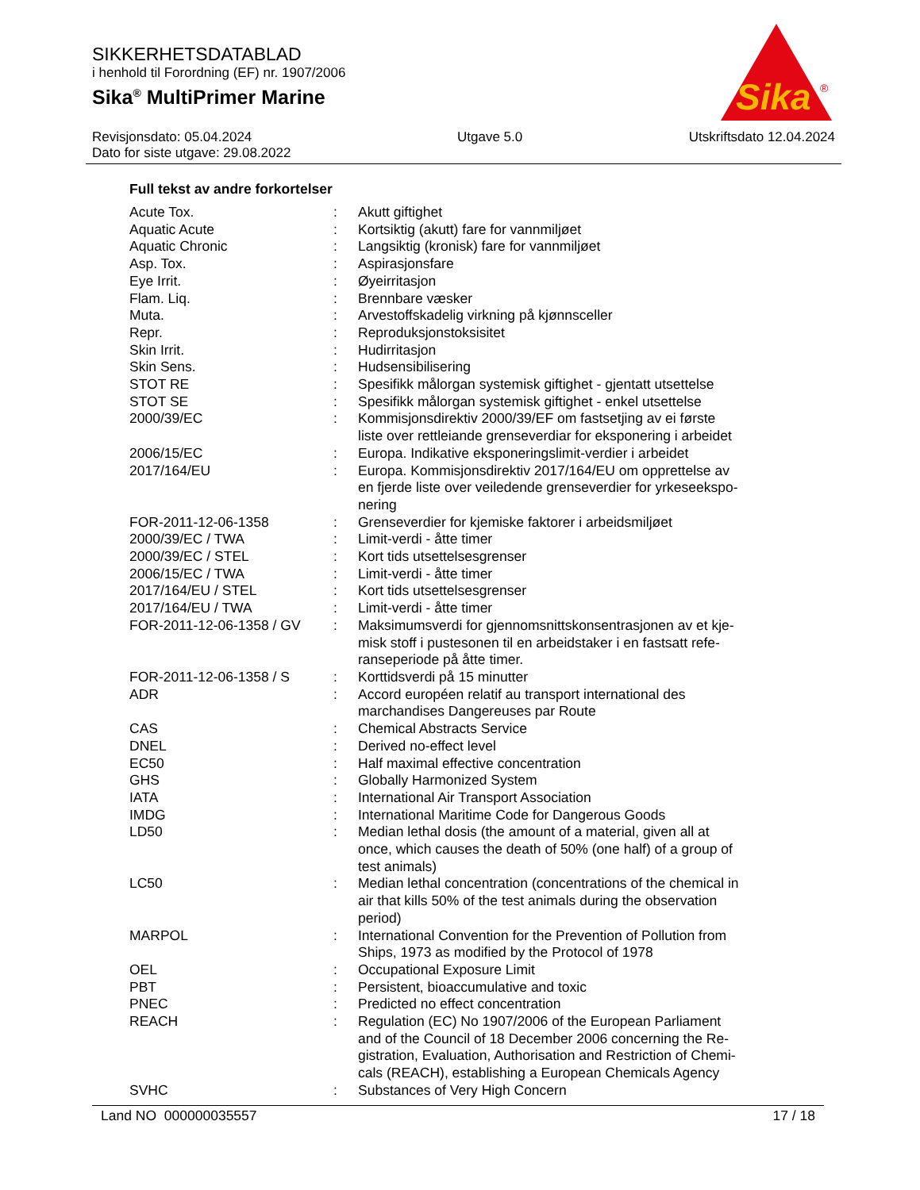SIKKERHETSDATABLAD
i henhold til Forordning (EF) nr. 1907/2006
Sika<sup>®</sup> MultiPrimer Marine
Sika
®
Revisjonsdato: 05.04.2024
Dato for siste utgave: 29.08.2022
Utgave 5.0 Utskriftsdato 12.04.2024
Full tekst av andre forkortelser
| Acute Tox. | : | Akutt giftighet |
| Aquatic Acute | : | Kortsiktig (akutt) fare for vannmiljøet |
| Aquatic Chronic | : | Langsiktig (kronisk) fare for vannmiljøet |
| Asp. Tox. | : | Aspirasjonsfare |
| Eye Irrit. | : | Øyeirritasjon |
| Flam. Liq. | : | Brennbare væsker |
| Muta. | : | Arvestoffskadelig virkning på kjønnsceller |
| Repr. | : | Reproduksjonstoksisitet |
| Skin Irrit. | : | Hudirritasjon |
| Skin Sens. | : | Hudsensibilisering |
| STOT RE | : | Spesifikk målorgan systemisk giftighet - gjentatt utsettelse |
| STOT SE | : | Spesifikk målorgan systemisk giftighet - enkel utsettelse |
| 2000/39/EC | : | Kommisjonsdirektiv 2000/39/EF om fastsetjing av ei første liste over rettleiande grenseverdiar for eksponering i arbeidet |
| 2006/15/EC | : | Europa. Indikative eksponeringslimit-verdier i arbeidet |
| 2017/164/EU | : | Europa. Kommisjonsdirektiv 2017/164/EU om opprettelse av en fjerde liste over veiledende grenseverdier for yrkeseekspo- nering |
| FOR-2011-12-06-1358 | : | Grenseverdier for kjemiske faktorer i arbeidsmiljøet |
| 2000/39/EC / TWA | : | Limit-verdi - åtte timer |
| 2000/39/EC / STEL | : | Kort tids utsettelsesgrenser |
| 2006/15/EC / TWA | : | Limit-verdi - åtte timer |
| 2017/164/EU / STEL | : | Kort tids utsettelsesgrenser |
| 2017/164/EU / TWA | : | Limit-verdi - åtte timer |
| FOR-2011-12-06-1358 / GV | : | Maksimumsverdi for gjennomsnittskonsentrasjonen av et kje- misk stoff i pustesonen til en arbeidstaker i en fastsatt refe- ranseperiode på åtte timer. |
| FOR-2011-12-06-1358 / S | : | Korttidsverdi på 15 minutter |
| ADR | : | Accord européen relatif au transport international des marchandises Dangereuses par Route |
| CAS | : | Chemical Abstracts Service |
| DNEL | : | Derived no-effect level |
| EC50 | : | Half maximal effective concentration |
| GHS | : | Globally Harmonized System |
| IATA | : | International Air Transport Association |
| IMDG | : | International Maritime Code for Dangerous Goods |
| LD50 | : | Median lethal dosis (the amount of a material, given all at once, which causes the death of 50% (one half) of a group of test animals) |
| LC50 | : | Median lethal concentration (concentrations of the chemical in air that kills 50% of the test animals during the observation period) |
| MARPOL | : | International Convention for the Prevention of Pollution from Ships, 1973 as modified by the Protocol of 1978 |
| OEL | : | Occupational Exposure Limit |
| PBT | : | Persistent, bioaccumulative and toxic |
| PNEC | : | Predicted no effect concentration |
| REACH | : | Regulation (EC) No 1907/2006 of the European Parliament and of the Council of 18 December 2006 concerning the Re- gistration, Evaluation, Authorisation and Restriction of Chemi- cals (REACH), establishing a European Chemicals Agency |
| SVHC | : | Substances of Very High Concern |
Land NO 000000035557 17 / 18